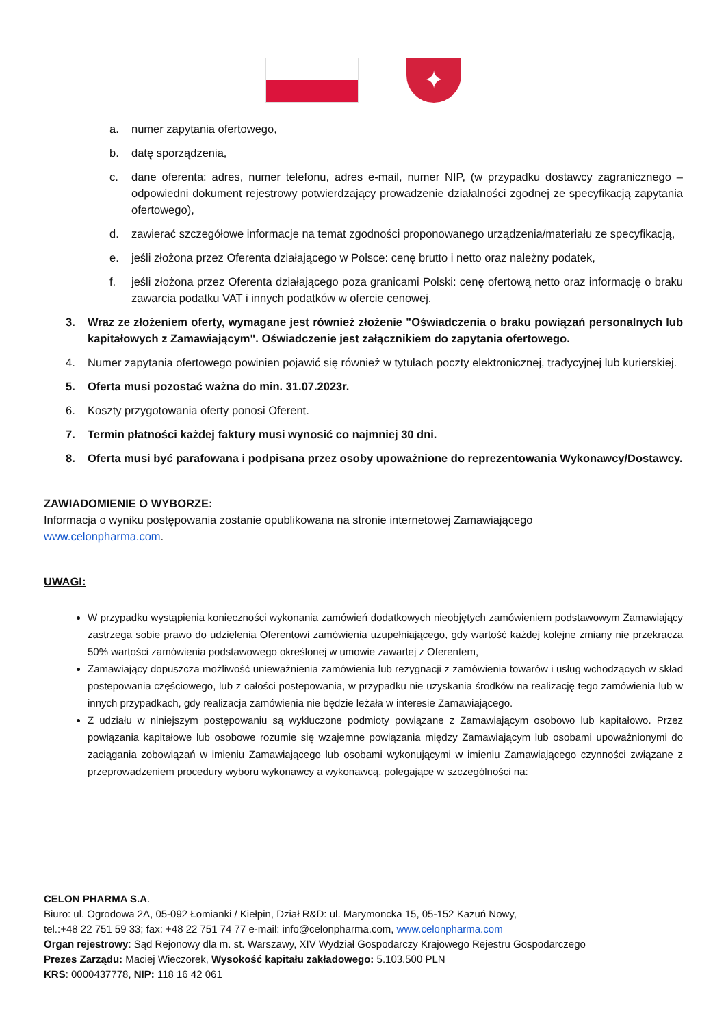✦
a. numer zapytania ofertowego,
b. datę sporządzenia,
c. dane oferenta: adres, numer telefonu, adres e-mail, numer NIP, (w przypadku dostawcy zagranicznego – odpowiedni dokument rejestrowy potwierdzający prowadzenie działalności zgodnej ze specyfikacją zapytania ofertowego),
d. zawierać szczegółowe informacje na temat zgodności proponowanego urządzenia/materiału ze specyfikacją,
e. jeśli złożona przez Oferenta działającego w Polsce: cenę brutto i netto oraz należny podatek,
f. jeśli złożona przez Oferenta działającego poza granicami Polski: cenę ofertową netto oraz informację o braku zawarcia podatku VAT i innych podatków w ofercie cenowej.
3. Wraz ze złożeniem oferty, wymagane jest również złożenie "Oświadczenia o braku powiązań personalnych lub kapitałowych z Zamawiającym". Oświadczenie jest załącznikiem do zapytania ofertowego.
4. Numer zapytania ofertowego powinien pojawić się również w tytułach poczty elektronicznej, tradycyjnej lub kurierskiej.
5. Oferta musi pozostać ważna do min. 31.07.2023r.
6. Koszty przygotowania oferty ponosi Oferent.
7. Termin płatności każdej faktury musi wynosić co najmniej 30 dni.
8. Oferta musi być parafowana i podpisana przez osoby upoważnione do reprezentowania Wykonawcy/Dostawcy.
ZAWIADOMIENIE O WYBORZE:
Informacja o wyniku postępowania zostanie opublikowana na stronie internetowej Zamawiającego
www.celonpharma.com.
UWAGI:
W przypadku wystąpienia konieczności wykonania zamówień dodatkowych nieobjętych zamówieniem podstawowym Zamawiający zastrzega sobie prawo do udzielenia Oferentowi zamówienia uzupełniającego, gdy wartość każdej kolejne zmiany nie przekracza 50% wartości zamówienia podstawowego określonej w umowie zawartej z Oferentem,
Zamawiający dopuszcza możliwość unieważnienia zamówienia lub rezygnacji z zamówienia towarów i usług wchodzących w skład postepowania częściowego, lub z całości postepowania, w przypadku nie uzyskania środków na realizację tego zamówienia lub w innych przypadkach, gdy realizacja zamówienia nie będzie leżała w interesie Zamawiającego.
Z udziału w niniejszym postępowaniu są wykluczone podmioty powiązane z Zamawiającym osobowo lub kapitałowo. Przez powiązania kapitałowe lub osobowe rozumie się wzajemne powiązania między Zamawiającym lub osobami upoważnionymi do zaciągania zobowiązań w imieniu Zamawiającego lub osobami wykonującymi w imieniu Zamawiającego czynności związane z przeprowadzeniem procedury wyboru wykonawcy a wykonawcą, polegające w szczególności na:
CELON PHARMA S.A.
Biuro: ul. Ogrodowa 2A, 05-092 Łomianki / Kiełpin, Dział R&D: ul. Marymoncka 15, 05-152 Kazuń Nowy,
tel.:+48 22 751 59 33; fax: +48 22 751 74 77 e-mail: info@celonpharma.com, www.celonpharma.com
Organ rejestrowy: Sąd Rejonowy dla m. st. Warszawy, XIV Wydział Gospodarczy Krajowego Rejestru Gospodarczego
Prezes Zarządu: Maciej Wieczorek, Wysokość kapitału zakładowego: 5.103.500 PLN
KRS: 0000437778, NIP: 118 16 42 061